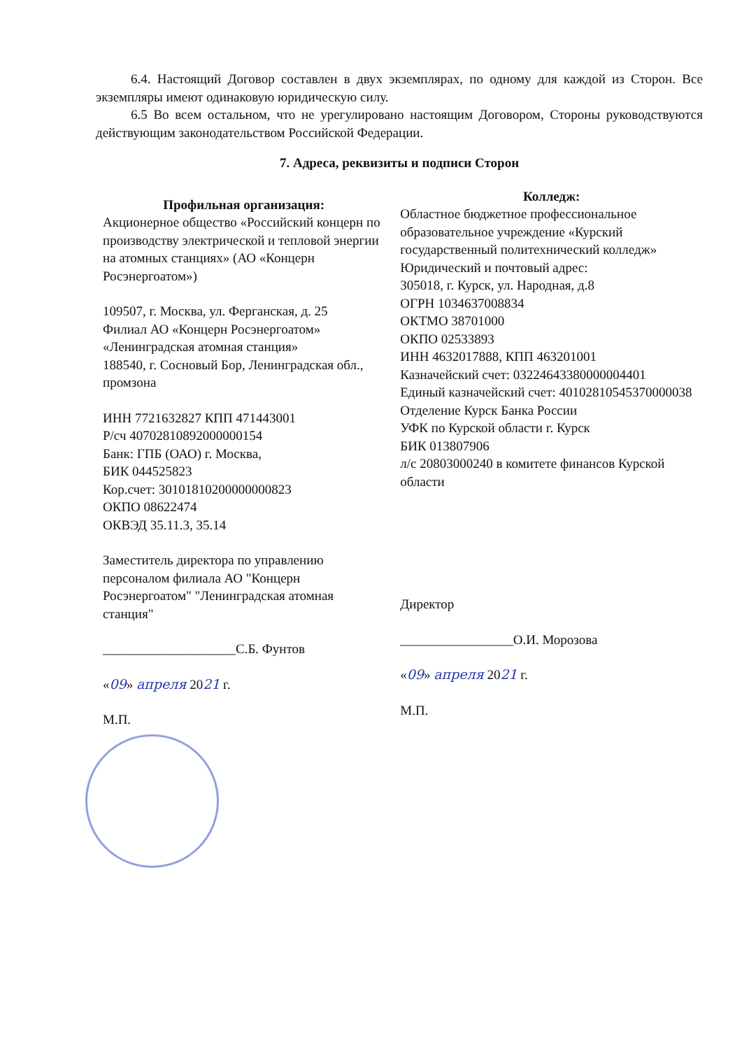6.4. Настоящий Договор составлен в двух экземплярах, по одному для каждой из Сторон. Все экземпляры имеют одинаковую юридическую силу.
6.5 Во всем остальном, что не урегулировано настоящим Договором, Стороны руководствуются действующим законодательством Российской Федерации.
7. Адреса, реквизиты и подписи Сторон
Профильная организация:
Акционерное общество «Российский концерн по производству электрической и тепловой энергии на атомных станциях» (АО «Концерн Росэнергоатом»)
109507, г. Москва, ул. Ферганская, д. 25
Филиал АО «Концерн Росэнергоатом» «Ленинградская атомная станция»
188540, г. Сосновый Бор, Ленинградская обл., промзона
ИНН 7721632827 КПП 471443001
Р/сч 40702810892000000154
Банк: ГПБ (ОАО) г. Москва,
БИК 044525823
Кор.счет: 30101810200000000823
ОКПО 08622474
ОКВЭД 35.11.3, 35.14
Заместитель директора по управлению персоналом филиала АО "Концерн Росэнергоатом" "Ленинградская атомная станция"
____________________С.Б. Фунтов
«09» апреля 2021 г.
М.П.
Колледж:
Областное бюджетное профессиональное образовательное учреждение «Курский государственный политехнический колледж»
Юридический и почтовый адрес:
305018, г. Курск, ул. Народная, д.8
ОГРН 1034637008834
ОКТМО 38701000
ОКПО 02533893
ИНН 4632017888, КПП 463201001
Казначейский счет: 03224643380000004401
Единый казначейский счет: 40102810545370000038
Отделение Курск Банка России
УФК по Курской области г. Курск
БИК 013807906
л/с 20803000240 в комитете финансов Курской области
Директор
_________________О.И. Морозова
«09» апреля 2021 г.
М.П.